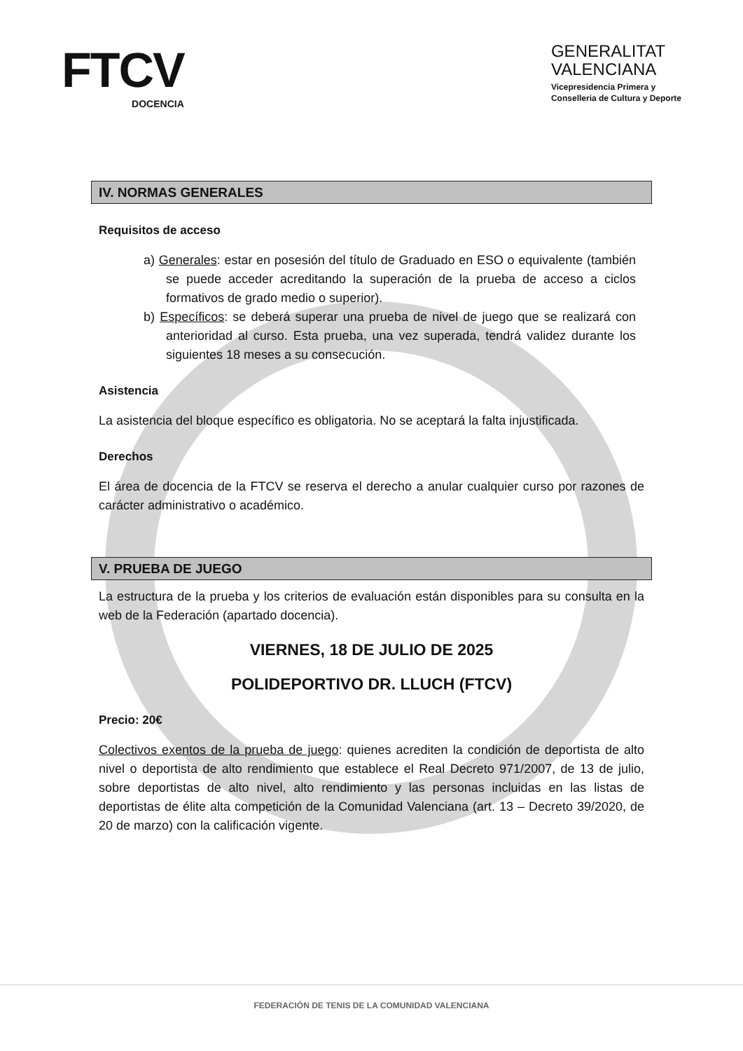FTCV
DOCENCIA
GENERALITAT
VALENCIANA
Vicepresidencia Primera y
Conselleria de Cultura y Deporte
IV. NORMAS GENERALES
Requisitos de acceso
a) Generales: estar en posesión del título de Graduado en ESO o equivalente (también se puede acceder acreditando la superación de la prueba de acceso a ciclos formativos de grado medio o superior).
b) Específicos: se deberá superar una prueba de nivel de juego que se realizará con anterioridad al curso. Esta prueba, una vez superada, tendrá validez durante los siguientes 18 meses a su consecución.
Asistencia
La asistencia del bloque específico es obligatoria. No se aceptará la falta injustificada.
Derechos
El área de docencia de la FTCV se reserva el derecho a anular cualquier curso por razones de carácter administrativo o académico.
V. PRUEBA DE JUEGO
La estructura de la prueba y los criterios de evaluación están disponibles para su consulta en la web de la Federación (apartado docencia).
VIERNES, 18 DE JULIO DE 2025
POLIDEPORTIVO DR. LLUCH (FTCV)
Precio: 20€
Colectivos exentos de la prueba de juego: quienes acrediten la condición de deportista de alto nivel o deportista de alto rendimiento que establece el Real Decreto 971/2007, de 13 de julio, sobre deportistas de alto nivel, alto rendimiento y las personas incluidas en las listas de deportistas de élite alta competición de la Comunidad Valenciana (art. 13 – Decreto 39/2020, de 20 de marzo) con la calificación vigente.
FEDERACIÓN DE TENIS DE LA COMUNIDAD VALENCIANA